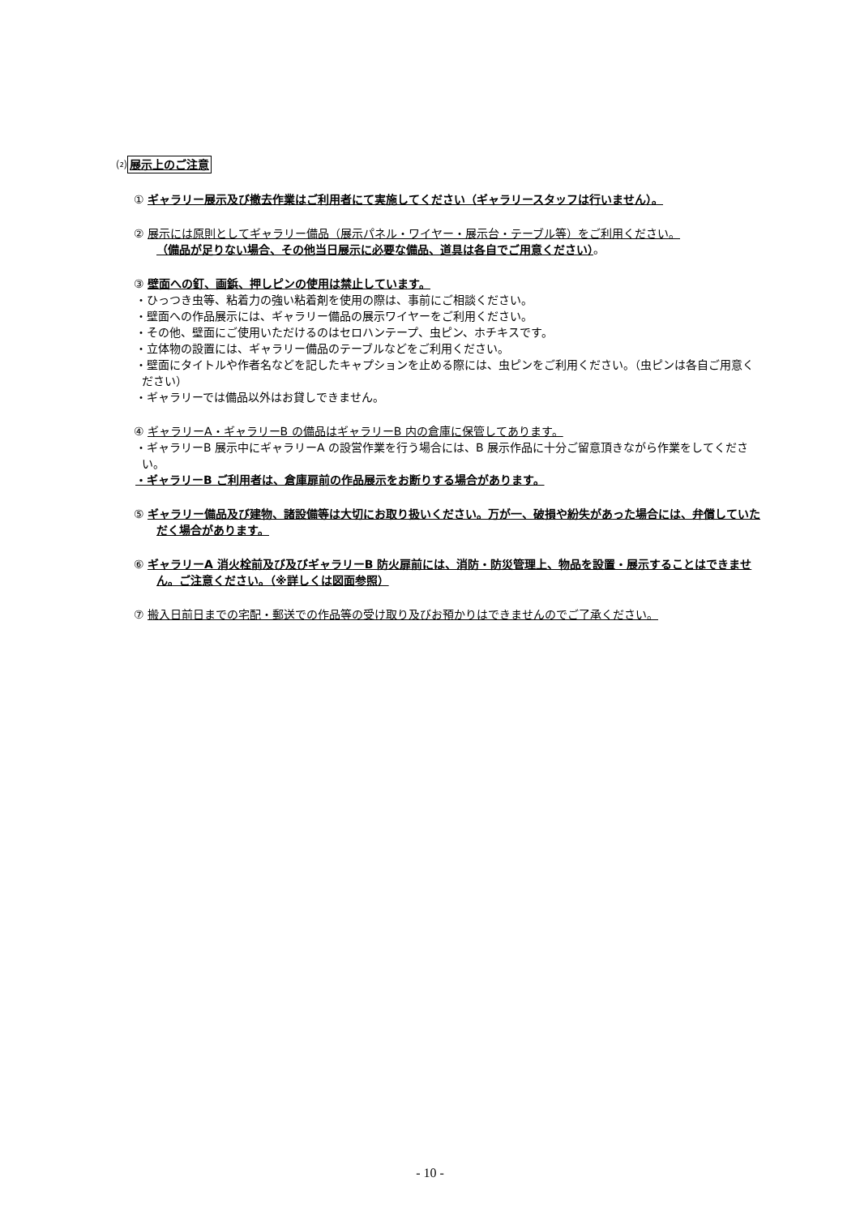⑵展示上のご注意
① ギャラリー展示及び撤去作業はご利用者にて実施してください（ギャラリースタッフは行いません）。
② 展示には原則としてギャラリー備品（展示パネル・ワイヤー・展示台・テーブル等）をご利用ください。
（備品が足りない場合、その他当日展示に必要な備品、道具は各自でご用意ください）。
③ 壁面への釘、画鋲、押しピンの使用は禁止しています。
・ひっつき虫等、粘着力の強い粘着剤を使用の際は、事前にご相談ください。
・壁面への作品展示には、ギャラリー備品の展示ワイヤーをご利用ください。
・その他、壁面にご使用いただけるのはセロハンテープ、虫ピン、ホチキスです。
・立体物の設置には、ギャラリー備品のテーブルなどをご利用ください。
・壁面にタイトルや作者名などを記したキャプションを止める際には、虫ピンをご利用ください。（虫ピンは各自ご用意ください）
・ギャラリーでは備品以外はお貸しできません。
④ ギャラリーA・ギャラリーB の備品はギャラリーB 内の倉庫に保管してあります。
・ギャラリーB 展示中にギャラリーA の設営作業を行う場合には、B 展示作品に十分ご留意頂きながら作業をしてください。
・ギャラリーB ご利用者は、倉庫扉前の作品展示をお断りする場合があります。
⑤ ギャラリー備品及び建物、諸設備等は大切にお取り扱いください。万が一、破損や紛失があった場合には、弁償していただく場合があります。
⑥ ギャラリーA 消火栓前及び及びギャラリーB 防火扉前には、消防・防災管理上、物品を設置・展示することはできません。ご注意ください。（※詳しくは図面参照）
⑦ 搬入日前日までの宅配・郵送での作品等の受け取り及びお預かりはできませんのでご了承ください。
- 10 -